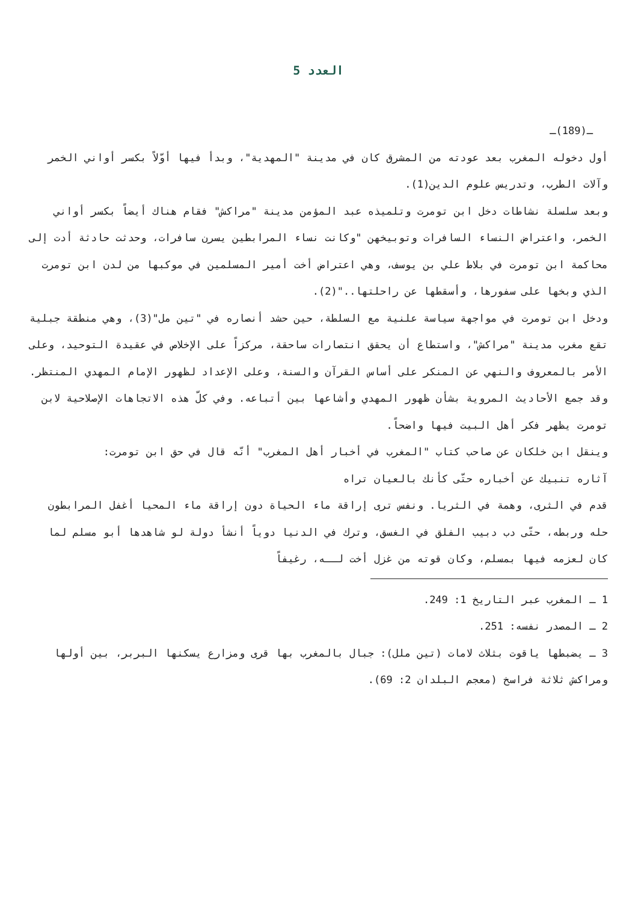العدد 5
ـ(189)ـ
أول دخوله المغرب بعد عودته من المشرق كان في مدينة "المهدية"، وبدأ فيها أوّلاً بكسر أواني الخمر وآلات الطرب، وتدريس علوم الدين(1).
وبعد سلسلة نشاطات دخل ابن تومرت وتلميذه عبد المؤمن مدينة "مراكش" فقام هناك أيضاً بكسر أواني الخمر، واعتراض النساء السافرات وتوبيخهن "وكانت نساء المرابطين يسرن سافرات، وحدثت حادثة أدت إلى محاكمة ابن تومرت في بلاط علي بن يوسف، وهي اعتراض أخت أمير المسلمين في موكبها من لدن ابن تومرت الذي وبخها على سفورها، وأسقطها عن راحلتها.."(2).
ودخل ابن تومرت في مواجهة سياسة علنية مع السلطة، حين حشد أنصاره في "تين مل"(3)، وهي منطقة جبلية تقع مغرب مدينة "مراكش"، واستطاع أن يحقق انتصارات ساحقة، مركزاً على الإخلاص في عقيدة التوحيد، وعلى الأمر بالمعروف والنهي عن المنكر على أساس القرآن والسنة، وعلى الإعداد لظهور الإمام المهدي المنتظر.
وقد جمع الأحاديث المروية بشأن ظهور المهدي وأشاعها بين أتباعه. وفي كلّ هذه الاتجاهات الإصلاحية لابن تومرت يظهر فكر أهل البيت فيها واضحاً.
وينقل ابن خلكان عن صاحب كتاب "المغرب في أخبار أهل المغرب" أنّه قال في حق ابن تومرت:
آثاره تنبيك عن أخباره حتّى كأنك بالعيان تراه
قدم في الثرى، وهمة في الثريا. ونفس ترى إراقة ماء الحياة دون إراقة ماء المحيا أغفل المرابطون حله وربطه، حتّى دب دبيب الفلق في الغسق، وترك في الدنيا دوياً أنشأ دولة لو شاهدها أبو مسلم لما كان لعزمه فيها بمسلم، وكان قوته من غزل أخت لــه، رغيفاً
1 ـ المغرب عبر التاريخ 1: 249.
2 ـ المصدر نفسه: 251.
3 ـ يضبطها ياقوت بثلاث لامات (تين ملل): جبال بالمغرب بها قرى ومزارع يسكنها البربر، بين أولها ومراكش ثلاثة فراسخ (معجم البلدان 2: 69).